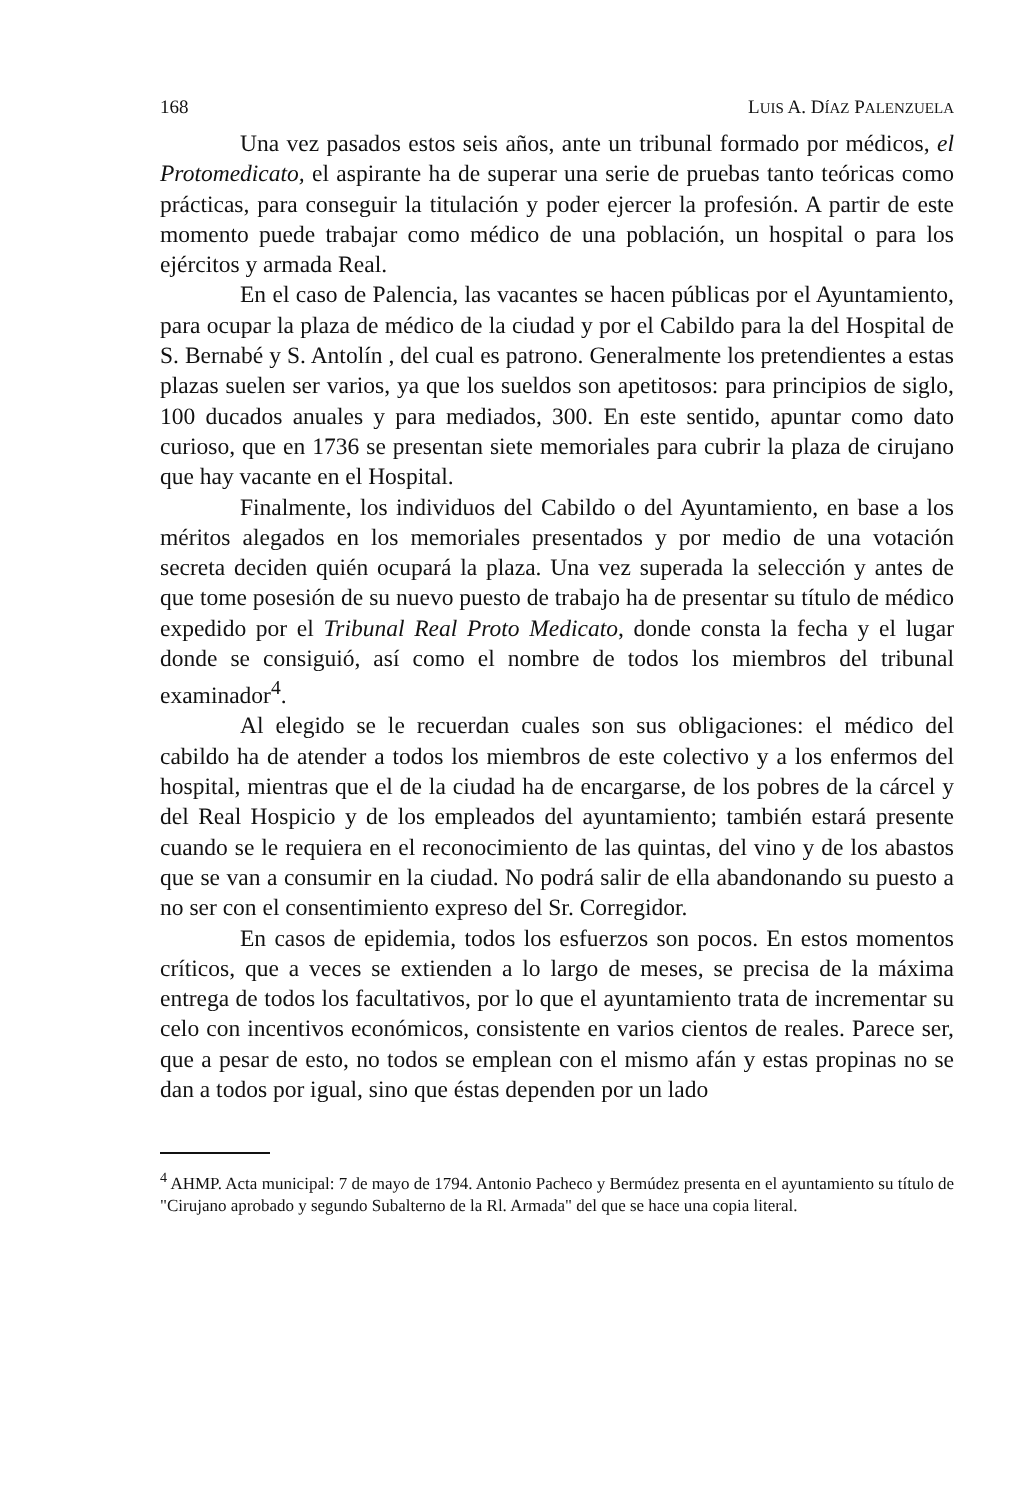168 LUIS A. DÍAZ PALENZUELA
Una vez pasados estos seis años, ante un tribunal formado por médicos, el Protomedicato, el aspirante ha de superar una serie de pruebas tanto teóricas como prácticas, para conseguir la titulación y poder ejercer la profesión. A partir de este momento puede trabajar como médico de una población, un hospital o para los ejércitos y armada Real.
En el caso de Palencia, las vacantes se hacen públicas por el Ayuntamiento, para ocupar la plaza de médico de la ciudad y por el Cabildo para la del Hospital de S. Bernabé y S. Antolín , del cual es patrono. Generalmente los pretendientes a estas plazas suelen ser varios, ya que los sueldos son apetitosos: para principios de siglo, 100 ducados anuales y para mediados, 300. En este sentido, apuntar como dato curioso, que en 1736 se presentan siete memoriales para cubrir la plaza de cirujano que hay vacante en el Hospital.
Finalmente, los individuos del Cabildo o del Ayuntamiento, en base a los méritos alegados en los memoriales presentados y por medio de una votación secreta deciden quién ocupará la plaza. Una vez superada la selección y antes de que tome posesión de su nuevo puesto de trabajo ha de presentar su título de médico expedido por el Tribunal Real Proto Medicato, donde consta la fecha y el lugar donde se consiguió, así como el nombre de todos los miembros del tribunal examinador<sup>4</sup>.
Al elegido se le recuerdan cuales son sus obligaciones: el médico del cabildo ha de atender a todos los miembros de este colectivo y a los enfermos del hospital, mientras que el de la ciudad ha de encargarse, de los pobres de la cárcel y del Real Hospicio y de los empleados del ayuntamiento; también estará presente cuando se le requiera en el reconocimiento de las quintas, del vino y de los abastos que se van a consumir en la ciudad. No podrá salir de ella abandonando su puesto a no ser con el consentimiento expreso del Sr. Corregidor.
En casos de epidemia, todos los esfuerzos son pocos. En estos momentos críticos, que a veces se extienden a lo largo de meses, se precisa de la máxima entrega de todos los facultativos, por lo que el ayuntamiento trata de incrementar su celo con incentivos económicos, consistente en varios cientos de reales. Parece ser, que a pesar de esto, no todos se emplean con el mismo afán y estas propinas no se dan a todos por igual, sino que éstas dependen por un lado
<sup>4</sup> AHMP. Acta municipal: 7 de mayo de 1794. Antonio Pacheco y Bermúdez presenta en el ayuntamiento su título de "Cirujano aprobado y segundo Subalterno de la Rl. Armada" del que se hace una copia literal.